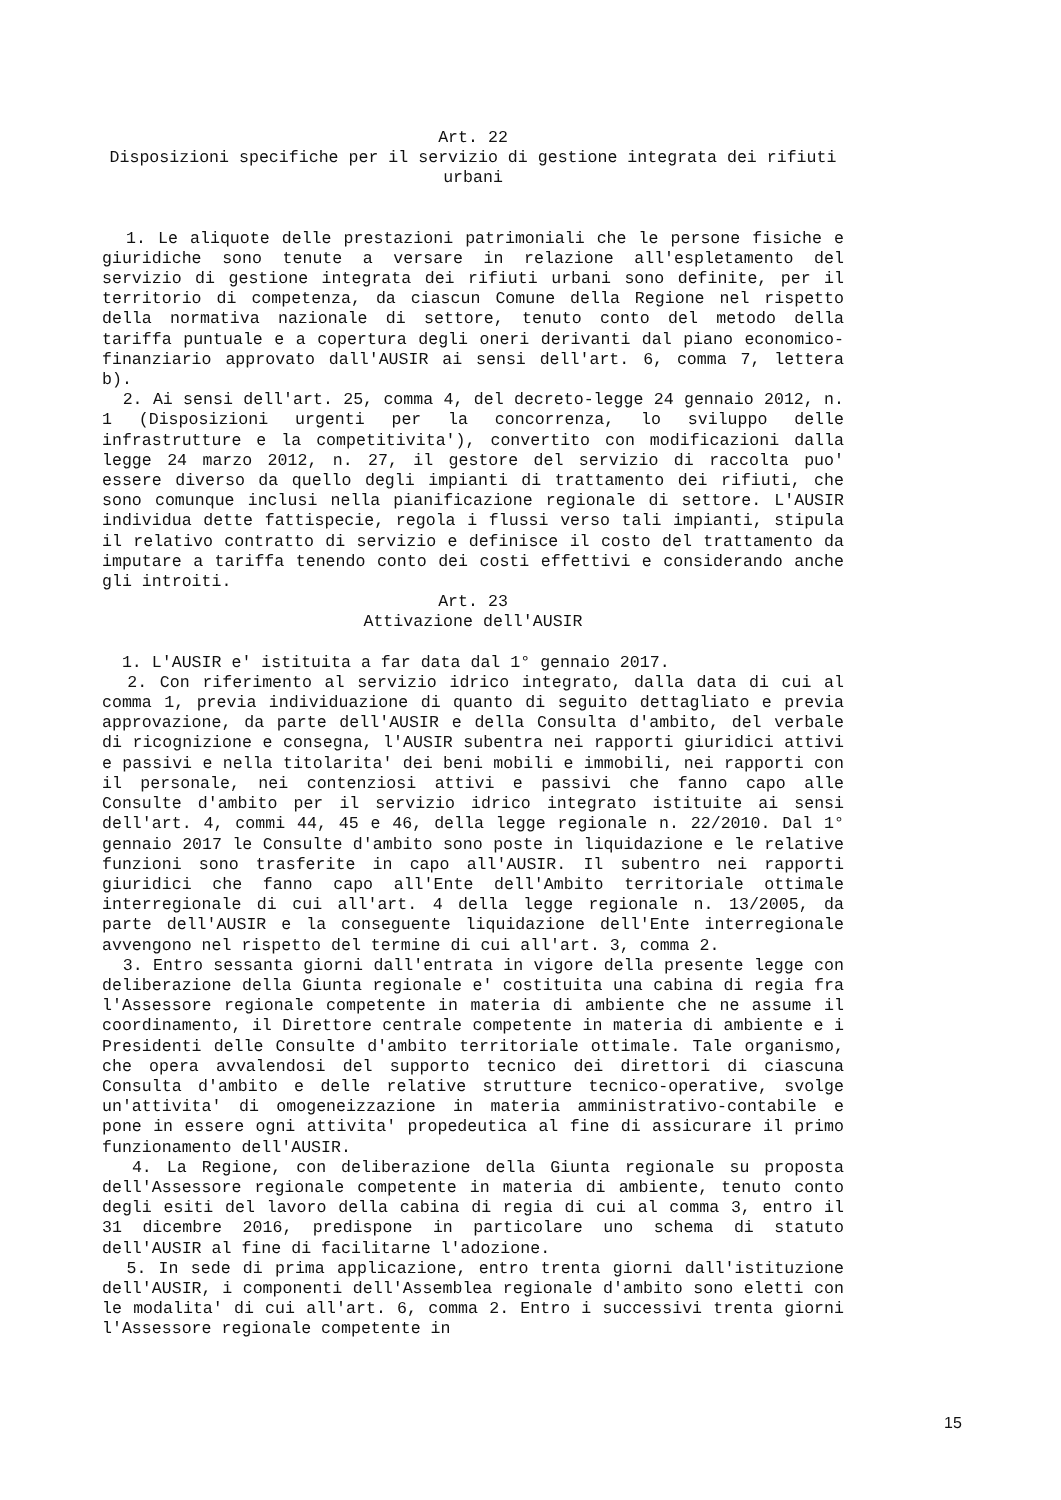Art. 22
Disposizioni specifiche per il servizio di gestione integrata dei rifiuti urbani
1. Le aliquote delle prestazioni patrimoniali che le persone fisiche e giuridiche sono tenute a versare in relazione all'espletamento del servizio di gestione integrata dei rifiuti urbani sono definite, per il territorio di competenza, da ciascun Comune della Regione nel rispetto della normativa nazionale di settore, tenuto conto del metodo della tariffa puntuale e a copertura degli oneri derivanti dal piano economico-finanziario approvato dall'AUSIR ai sensi dell'art. 6, comma 7, lettera b).
2. Ai sensi dell'art. 25, comma 4, del decreto-legge 24 gennaio 2012, n. 1 (Disposizioni urgenti per la concorrenza, lo sviluppo delle infrastrutture e la competitivita'), convertito con modificazioni dalla legge 24 marzo 2012, n. 27, il gestore del servizio di raccolta puo' essere diverso da quello degli impianti di trattamento dei rifiuti, che sono comunque inclusi nella pianificazione regionale di settore. L'AUSIR individua dette fattispecie, regola i flussi verso tali impianti, stipula il relativo contratto di servizio e definisce il costo del trattamento da imputare a tariffa tenendo conto dei costi effettivi e considerando anche gli introiti.
Art. 23
Attivazione dell'AUSIR
1. L'AUSIR e' istituita a far data dal 1° gennaio 2017.
2. Con riferimento al servizio idrico integrato, dalla data di cui al comma 1, previa individuazione di quanto di seguito dettagliato e previa approvazione, da parte dell'AUSIR e della Consulta d'ambito, del verbale di ricognizione e consegna, l'AUSIR subentra nei rapporti giuridici attivi e passivi e nella titolarita' dei beni mobili e immobili, nei rapporti con il personale, nei contenziosi attivi e passivi che fanno capo alle Consulte d'ambito per il servizio idrico integrato istituite ai sensi dell'art. 4, commi 44, 45 e 46, della legge regionale n. 22/2010. Dal 1° gennaio 2017 le Consulte d'ambito sono poste in liquidazione e le relative funzioni sono trasferite in capo all'AUSIR. Il subentro nei rapporti giuridici che fanno capo all'Ente dell'Ambito territoriale ottimale interregionale di cui all'art. 4 della legge regionale n. 13/2005, da parte dell'AUSIR e la conseguente liquidazione dell'Ente interregionale avvengono nel rispetto del termine di cui all'art. 3, comma 2.
3. Entro sessanta giorni dall'entrata in vigore della presente legge con deliberazione della Giunta regionale e' costituita una cabina di regia fra l'Assessore regionale competente in materia di ambiente che ne assume il coordinamento, il Direttore centrale competente in materia di ambiente e i Presidenti delle Consulte d'ambito territoriale ottimale. Tale organismo, che opera avvalendosi del supporto tecnico dei direttori di ciascuna Consulta d'ambito e delle relative strutture tecnico-operative, svolge un'attivita' di omogeneizzazione in materia amministrativo-contabile e pone in essere ogni attivita' propedeutica al fine di assicurare il primo funzionamento dell'AUSIR.
4. La Regione, con deliberazione della Giunta regionale su proposta dell'Assessore regionale competente in materia di ambiente, tenuto conto degli esiti del lavoro della cabina di regia di cui al comma 3, entro il 31 dicembre 2016, predispone in particolare uno schema di statuto dell'AUSIR al fine di facilitarne l'adozione.
5. In sede di prima applicazione, entro trenta giorni dall'istituzione dell'AUSIR, i componenti dell'Assemblea regionale d'ambito sono eletti con le modalita' di cui all'art. 6, comma 2. Entro i successivi trenta giorni l'Assessore regionale competente in
15